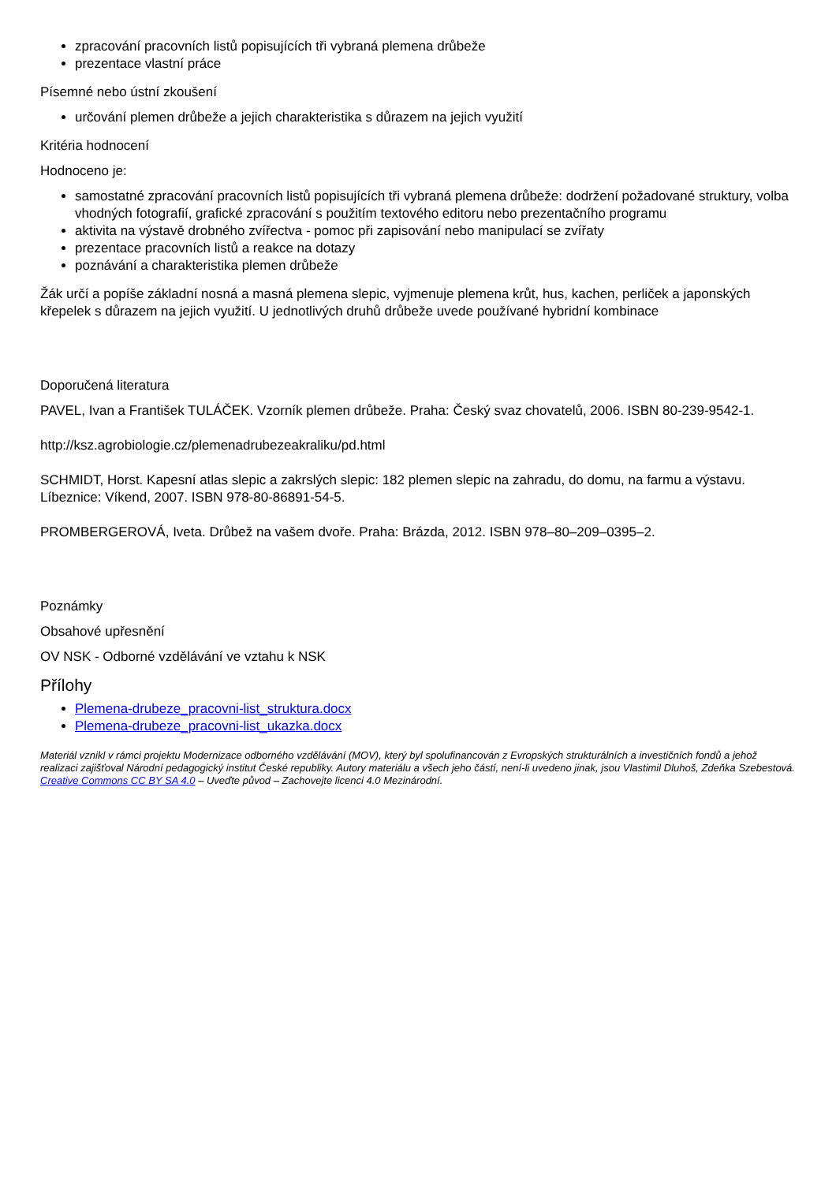zpracování pracovních listů popisujících tři vybraná plemena drůbeže
prezentace vlastní práce
Písemné nebo ústní zkoušení
určování plemen drůbeže a jejich charakteristika s důrazem na jejich využití
Kritéria hodnocení
Hodnoceno je:
samostatné zpracování pracovních listů popisujících tři vybraná plemena drůbeže: dodržení požadované struktury, volba vhodných fotografií, grafické zpracování s použitím textového editoru nebo prezentačního programu
aktivita na výstavě drobného zvířectva - pomoc při zapisování nebo manipulací se zvířaty
prezentace pracovních listů a reakce na dotazy
poznávání a charakteristika plemen drůbeže
Žák určí a popíše základní nosná a masná plemena slepic, vyjmenuje plemena krůt, hus, kachen, perliček a japonských křepelek s důrazem na jejich využití. U jednotlivých druhů drůbeže uvede používané hybridní kombinace
Doporučená literatura
PAVEL, Ivan a František TULÁČEK. Vzorník plemen drůbeže. Praha: Český svaz chovatelů, 2006. ISBN 80-239-9542-1.
http://ksz.agrobiologie.cz/plemenadrubezeakraliku/pd.html
SCHMIDT, Horst. Kapesní atlas slepic a zakrslých slepic: 182 plemen slepic na zahradu, do domu, na farmu a výstavu. Líbeznice: Víkend, 2007. ISBN 978-80-86891-54-5.
PROMBERGEROVÁ, Iveta. Drůbež na vašem dvoře. Praha: Brázda, 2012. ISBN 978–80–209–0395–2.
Poznámky
Obsahové upřesnění
OV NSK - Odborné vzdělávání ve vztahu k NSK
Přílohy
Plemena-drubeze_pracovni-list_struktura.docx
Plemena-drubeze_pracovni-list_ukazka.docx
Materiál vznikl v rámci projektu Modernizace odborného vzdělávání (MOV), který byl spolufinancován z Evropských strukturálních a investičních fondů a jehož realizaci zajišťoval Národní pedagogický institut České republiky. Autory materiálu a všech jeho částí, není-li uvedeno jinak, jsou Vlastimil Dluhoš, Zdeňka Szebestová. Creative Commons CC BY SA 4.0 – Uveďte původ – Zachovejte licenci 4.0 Mezinárodní.